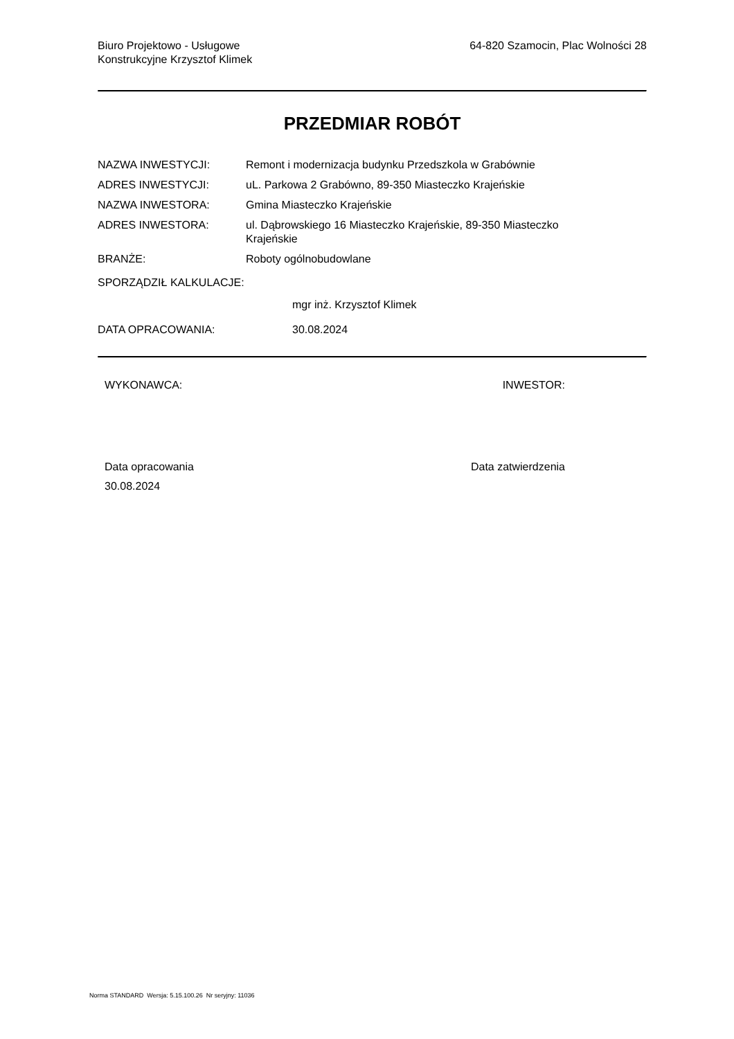Biuro Projektowo - Usługowe
Konstrukcyjne Krzysztof Klimek
64-820 Szamocin, Plac Wolności 28
PRZEDMIAR ROBÓT
NAZWA INWESTYCJI: Remont i modernizacja budynku Przedszkola w Grabównie
ADRES INWESTYCJI: uL. Parkowa 2 Grabówno, 89-350 Miasteczko Krajeńskie
NAZWA INWESTORA: Gmina Miasteczko Krajeńskie
ADRES INWESTORA: ul. Dąbrowskiego 16 Miasteczko Krajeńskie, 89-350 Miasteczko
Krajeńskie
BRANŻE: Roboty ogólnobudowlane
SPORZĄDZIŁ KALKULACJE:
mgr inż. Krzysztof Klimek
DATA OPRACOWANIA: 30.08.2024
WYKONAWCA: INWESTOR:
Data opracowania
30.08.2024
Data zatwierdzenia
Norma STANDARD Wersja: 5.15.100.26 Nr seryjny: 11036